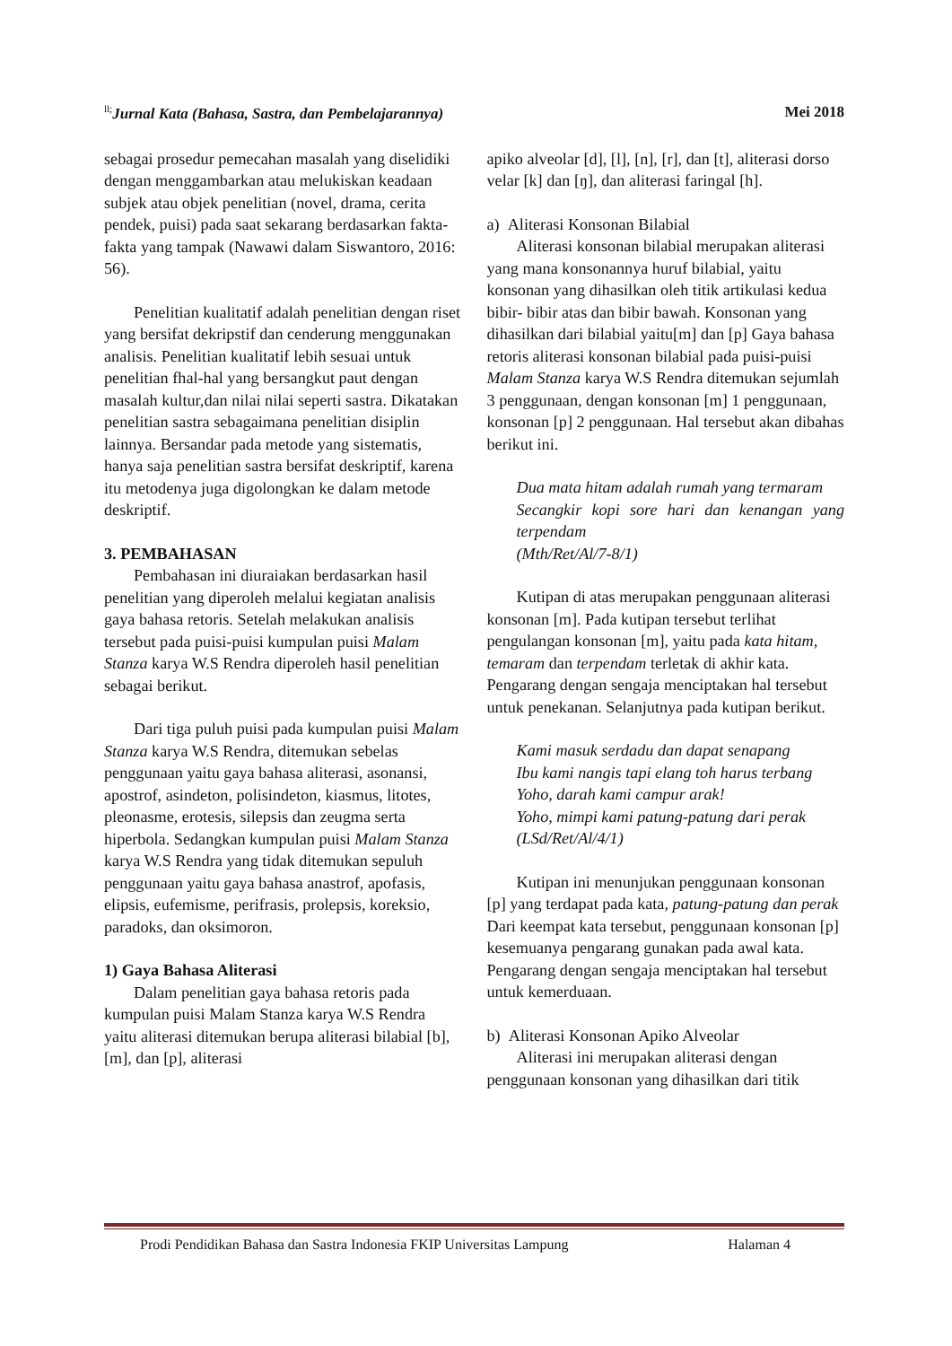<sup>ll;</sup>Jurnal Kata (Bahasa, Sastra, dan Pembelajarannya) Mei 2018
sebagai prosedur pemecahan masalah yang diselidiki dengan menggambarkan atau melukiskan keadaan subjek atau objek penelitian (novel, drama, cerita pendek, puisi) pada saat sekarang berdasarkan fakta-fakta yang tampak (Nawawi dalam Siswantoro, 2016: 56).
Penelitian kualitatif adalah penelitian dengan riset yang bersifat dekripstif dan cenderung menggunakan analisis. Penelitian kualitatif lebih sesuai untuk penelitian fhal-hal yang bersangkut paut dengan masalah kultur,dan nilai nilai seperti sastra. Dikatakan penelitian sastra sebagaimana penelitian disiplin lainnya. Bersandar pada metode yang sistematis, hanya saja penelitian sastra bersifat deskriptif, karena itu metodenya juga digolongkan ke dalam metode deskriptif.
3. PEMBAHASAN
Pembahasan ini diuraiakan berdasarkan hasil penelitian yang diperoleh melalui kegiatan analisis gaya bahasa retoris. Setelah melakukan analisis tersebut pada puisi-puisi kumpulan puisi Malam Stanza karya W.S Rendra diperoleh hasil penelitian sebagai berikut.
Dari tiga puluh puisi pada kumpulan puisi Malam Stanza karya W.S Rendra, ditemukan sebelas penggunaan yaitu gaya bahasa aliterasi, asonansi, apostrof, asindeton, polisindeton, kiasmus, litotes, pleonasme, erotesis, silepsis dan zeugma serta hiperbola. Sedangkan kumpulan puisi Malam Stanza karya W.S Rendra yang tidak ditemukan sepuluh penggunaan yaitu gaya bahasa anastrof, apofasis, elipsis, eufemisme, perifrasis, prolepsis, koreksio, paradoks, dan oksimoron.
1) Gaya Bahasa Aliterasi
Dalam penelitian gaya bahasa retoris pada kumpulan puisi Malam Stanza karya W.S Rendra yaitu aliterasi ditemukan berupa aliterasi bilabial [b], [m], dan [p], aliterasi
apiko alveolar [d], [l], [n], [r], dan [t], aliterasi dorso velar [k] dan [ŋ], dan aliterasi faringal [h].
a) Aliterasi Konsonan Bilabial
Aliterasi konsonan bilabial merupakan aliterasi yang mana konsonannya huruf bilabial, yaitu konsonan yang dihasilkan oleh titik artikulasi kedua bibir- bibir atas dan bibir bawah. Konsonan yang dihasilkan dari bilabial yaitu[m] dan [p] Gaya bahasa retoris aliterasi konsonan bilabial pada puisi-puisi Malam Stanza karya W.S Rendra ditemukan sejumlah 3 penggunaan, dengan konsonan [m] 1 penggunaan, konsonan [p] 2 penggunaan. Hal tersebut akan dibahas berikut ini.
Dua mata hitam adalah rumah yang termaram
Secangkir kopi sore hari dan kenangan yang terpendam
(Mth/Ret/Al/7-8/1)
Kutipan di atas merupakan penggunaan aliterasi konsonan [m]. Pada kutipan tersebut terlihat pengulangan konsonan [m], yaitu pada kata hitam, temaram dan terpendam terletak di akhir kata. Pengarang dengan sengaja menciptakan hal tersebut untuk penekanan. Selanjutnya pada kutipan berikut.
Kami masuk serdadu dan dapat senapang
Ibu kami nangis tapi elang toh harus terbang
Yoho, darah kami campur arak!
Yoho, mimpi kami patung-patung dari perak
(LSd/Ret/Al/4/1)
Kutipan ini menunjukan penggunaan konsonan [p] yang terdapat pada kata, patung-patung dan perak Dari keempat kata tersebut, penggunaan konsonan [p] kesemuanya pengarang gunakan pada awal kata. Pengarang dengan sengaja menciptakan hal tersebut untuk kemerduaan.
b) Aliterasi Konsonan Apiko Alveolar
Aliterasi ini merupakan aliterasi dengan penggunaan konsonan yang dihasilkan dari titik
Prodi Pendidikan Bahasa dan Sastra Indonesia FKIP Universitas Lampung Halaman 4